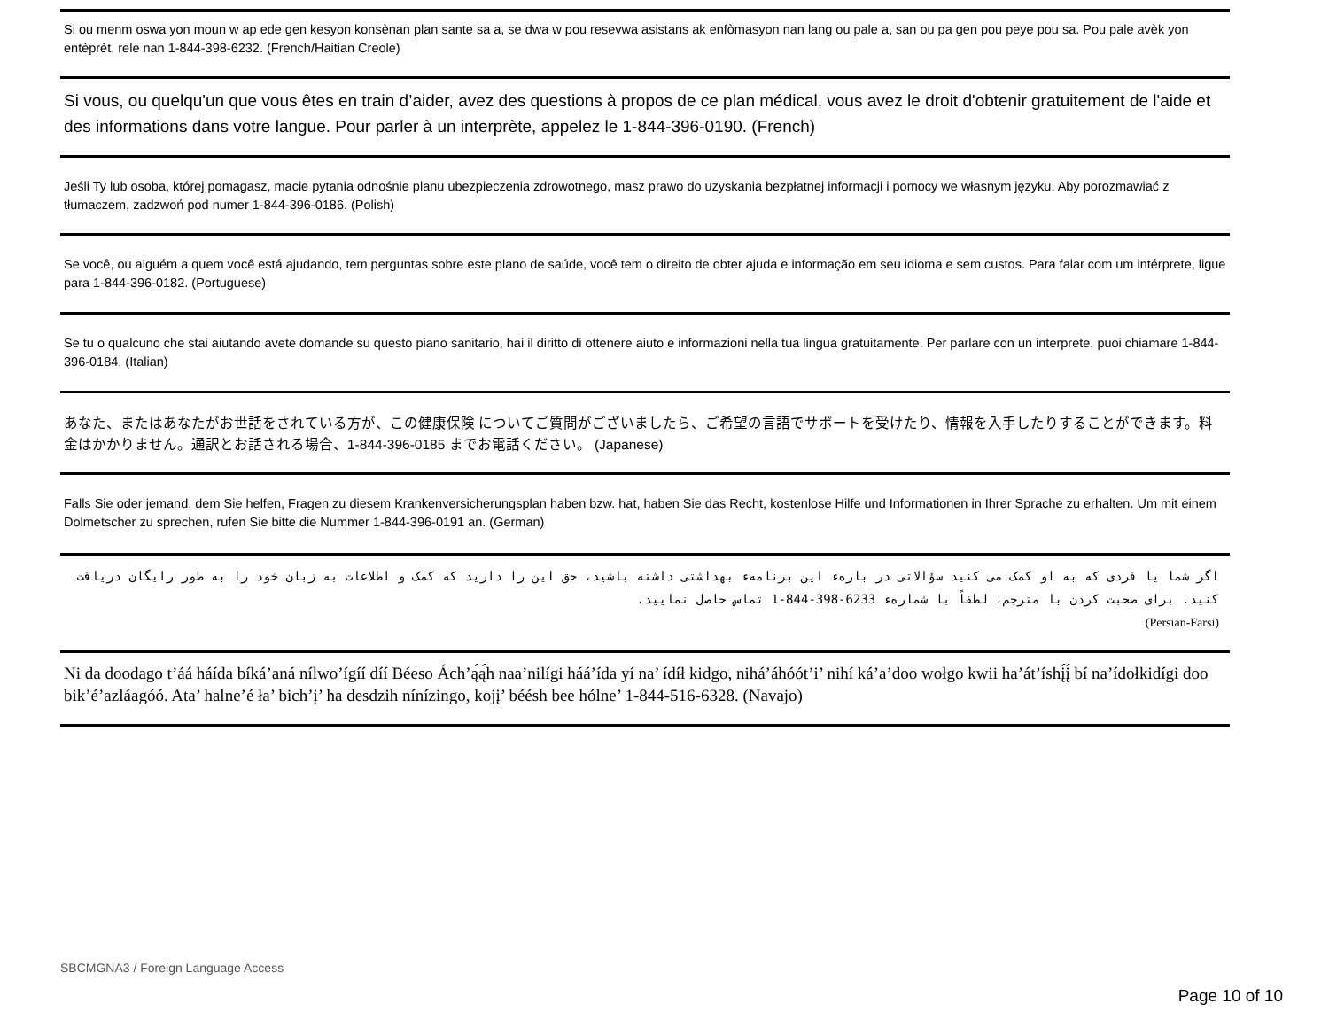Si ou menm oswa yon moun w ap ede gen kesyon konsènan plan sante sa a, se dwa w pou resevwa asistans ak enfòmasyon nan lang ou pale a, san ou pa gen pou peye pou sa. Pou pale avèk yon entèprèt, rele nan 1-844-398-6232. (French/Haitian Creole)
Si vous, ou quelqu'un que vous êtes en train d’aider, avez des questions à propos de ce plan médical, vous avez le droit d'obtenir gratuitement de l'aide et des informations dans votre langue. Pour parler à un interprète, appelez le 1-844-396-0190. (French)
Jeśli Ty lub osoba, której pomagasz, macie pytania odnośnie planu ubezpieczenia zdrowotnego, masz prawo do uzyskania bezpłatnej informacji i pomocy we własnym języku. Aby porozmawiać z tłumaczem, zadzwoń pod numer 1-844-396-0186. (Polish)
Se você, ou alguém a quem você está ajudando, tem perguntas sobre este plano de saúde, você tem o direito de obter ajuda e informação em seu idioma e sem custos. Para falar com um intérprete, ligue para 1-844-396-0182. (Portuguese)
Se tu o qualcuno che stai aiutando avete domande su questo piano sanitario, hai il diritto di ottenere aiuto e informazioni nella tua lingua gratuitamente. Per parlare con un interprete, puoi chiamare 1-844-396-0184. (Italian)
あなた、またはあなたがお世話をされている方が、この健康保険 についてご質問がございましたら、ご希望の言語でサポートを受けたり、情報を入手したりすることができます。料金はかかりません。通訳とお話される場合、1-844-396-0185 までお電話ください。 (Japanese)
Falls Sie oder jemand, dem Sie helfen, Fragen zu diesem Krankenversicherungsplan haben bzw. hat, haben Sie das Recht, kostenlose Hilfe und Informationen in Ihrer Sprache zu erhalten. Um mit einem Dolmetscher zu sprechen, rufen Sie bitte die Nummer 1-844-396-0191 an. (German)
اگر شما یا فردی که به او کمک می کنید سؤالاتی در بارهء این برنامهء بهداشتی داشته باشید، حق این را دارید که کمک و اطلاعات به زبان خود را به طور رایگان دریافت کنید. برای صحبت کردن با مترجم، لطفاً با شمارهء 1-844-398-6233 تماس حاصل نمایید.
(Persian-Farsi)
Ni da doodago t’áá háída bíká’aná nílwo’ígíí díí Béeso Ách’ą́ą́h naa’nilígi háá’ída yí na’ ídíł kidgo, nihá’áhóót’i’ nihí ká’a’doo wołgo kwii ha’át’íshį́į́ bí na’ídołkidígi doo bik’é’azláagóó. Ata’ halne’é ła’ bich’į’ ha desdzih nínízingo, kojį’ béésh bee hólne’ 1-844-516-6328. (Navajo)
SBCMGNA3 / Foreign Language Access
Page 10 of 10